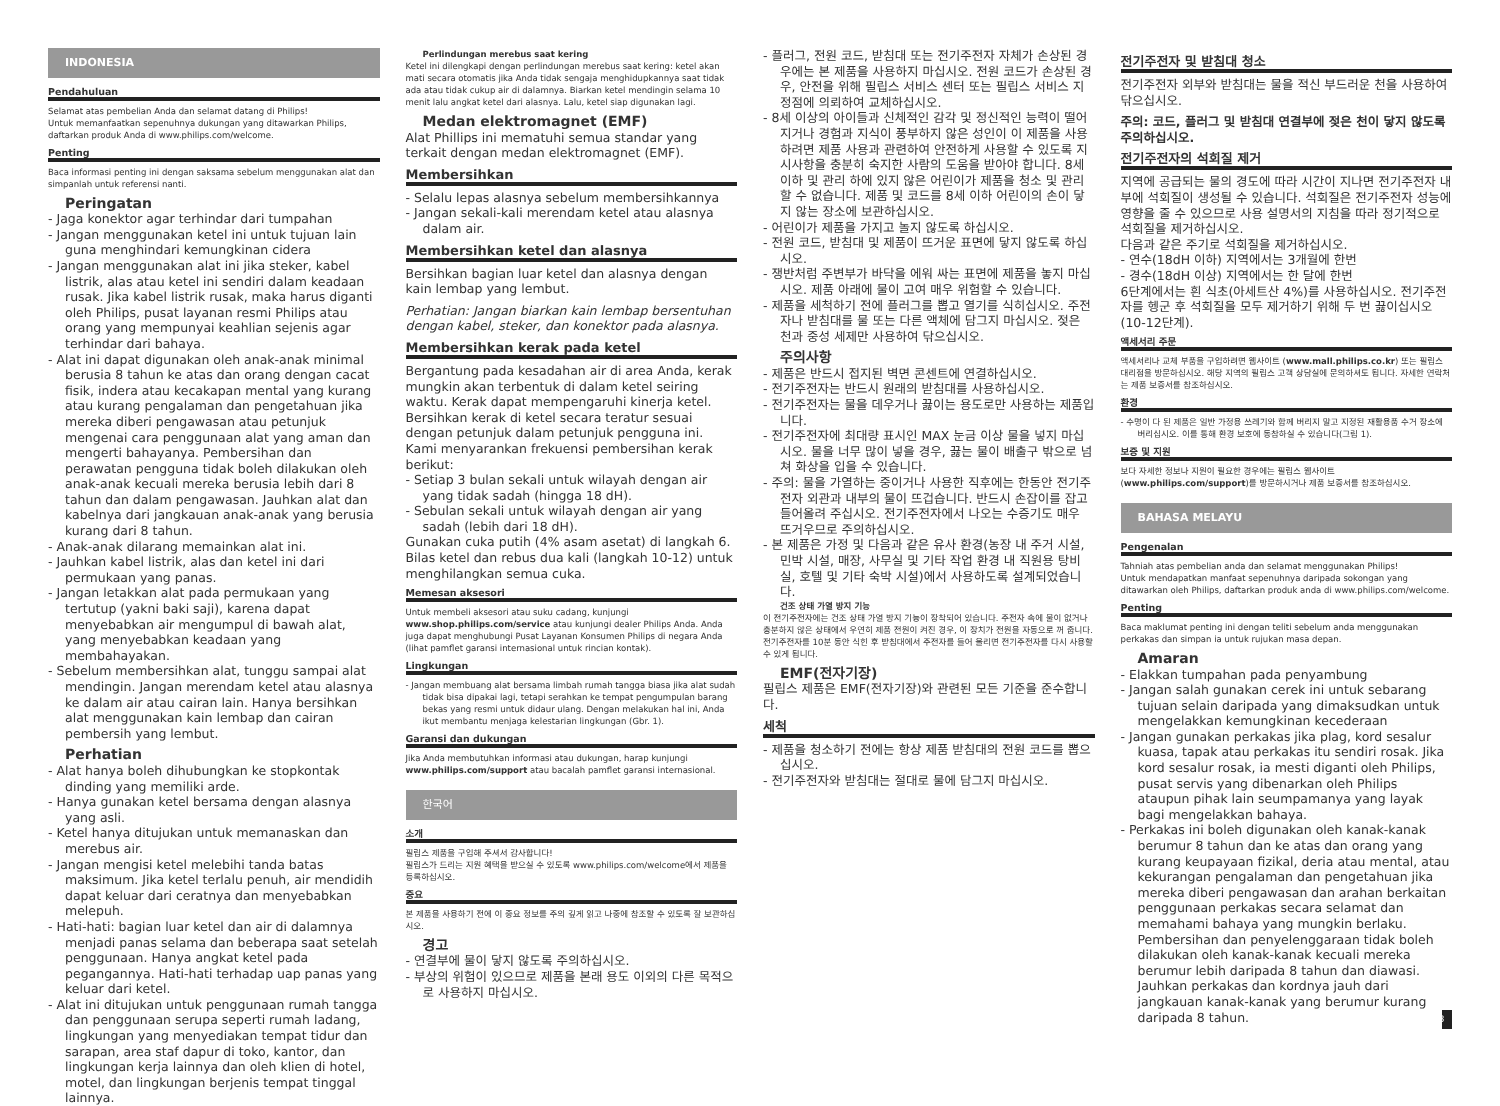INDONESIA
Pendahuluan
Selamat atas pembelian Anda dan selamat datang di Philips!
Untuk memanfaatkan sepenuhnya dukungan yang ditawarkan Philips, daftarkan produk Anda di www.philips.com/welcome.
Penting
Baca informasi penting ini dengan saksama sebelum menggunakan alat dan simpanlah untuk referensi nanti.
Peringatan
- Jaga konektor agar terhindar dari tumpahan
- Jangan menggunakan ketel ini untuk tujuan lain guna menghindari kemungkinan cidera
- Jangan menggunakan alat ini jika steker, kabel listrik, alas atau ketel ini sendiri dalam keadaan rusak. Jika kabel listrik rusak, maka harus diganti oleh Philips, pusat layanan resmi Philips atau orang yang mempunyai keahlian sejenis agar terhindar dari bahaya.
- Alat ini dapat digunakan oleh anak-anak minimal berusia 8 tahun ke atas dan orang dengan cacat fisik, indera atau kecakapan mental yang kurang atau kurang pengalaman dan pengetahuan jika mereka diberi pengawasan atau petunjuk mengenai cara penggunaan alat yang aman dan mengerti bahayanya. Pembersihan dan perawatan pengguna tidak boleh dilakukan oleh anak-anak kecuali mereka berusia lebih dari 8 tahun dan dalam pengawasan. Jauhkan alat dan kabelnya dari jangkauan anak-anak yang berusia kurang dari 8 tahun.
- Anak-anak dilarang memainkan alat ini.
- Jauhkan kabel listrik, alas dan ketel ini dari permukaan yang panas.
- Jangan letakkan alat pada permukaan yang tertutup (yakni baki saji), karena dapat menyebabkan air mengumpul di bawah alat, yang menyebabkan keadaan yang membahayakan.
- Sebelum membersihkan alat, tunggu sampai alat mendingin. Jangan merendam ketel atau alasnya ke dalam air atau cairan lain. Hanya bersihkan alat menggunakan kain lembap dan cairan pembersih yang lembut.
Perhatian
- Alat hanya boleh dihubungkan ke stopkontak dinding yang memiliki arde.
- Hanya gunakan ketel bersama dengan alasnya yang asli.
- Ketel hanya ditujukan untuk memanaskan dan merebus air.
- Jangan mengisi ketel melebihi tanda batas maksimum. Jika ketel terlalu penuh, air mendidih dapat keluar dari ceratnya dan menyebabkan melepuh.
- Hati-hati: bagian luar ketel dan air di dalamnya menjadi panas selama dan beberapa saat setelah penggunaan. Hanya angkat ketel pada pegangannya. Hati-hati terhadap uap panas yang keluar dari ketel.
- Alat ini ditujukan untuk penggunaan rumah tangga dan penggunaan serupa seperti rumah ladang, lingkungan yang menyediakan tempat tidur dan sarapan, area staf dapur di toko, kantor, dan lingkungan kerja lainnya dan oleh klien di hotel, motel, dan lingkungan berjenis tempat tinggal lainnya.
Perlindungan merebus saat kering
Ketel ini dilengkapi dengan perlindungan merebus saat kering: ketel akan mati secara otomatis jika Anda tidak sengaja menghidupkannya saat tidak ada atau tidak cukup air di dalamnya. Biarkan ketel mendingin selama 10 menit lalu angkat ketel dari alasnya. Lalu, ketel siap digunakan lagi.
Medan elektromagnet (EMF)
Alat Phillips ini mematuhi semua standar yang terkait dengan medan elektromagnet (EMF).
Membersihkan
- Selalu lepas alasnya sebelum membersihkannya
- Jangan sekali-kali merendam ketel atau alasnya dalam air.
Membersihkan ketel dan alasnya
Bersihkan bagian luar ketel dan alasnya dengan kain lembap yang lembut.
Perhatian: Jangan biarkan kain lembap bersentuhan dengan kabel, steker, dan konektor pada alasnya.
Membersihkan kerak pada ketel
Bergantung pada kesadahan air di area Anda, kerak mungkin akan terbentuk di dalam ketel seiring waktu. Kerak dapat mempengaruhi kinerja ketel. Bersihkan kerak di ketel secara teratur sesuai dengan petunjuk dalam petunjuk pengguna ini.
Kami menyarankan frekuensi pembersihan kerak berikut:
- Setiap 3 bulan sekali untuk wilayah dengan air yang tidak sadah (hingga 18 dH).
- Sebulan sekali untuk wilayah dengan air yang sadah (lebih dari 18 dH).
Gunakan cuka putih (4% asam asetat) di langkah 6. Bilas ketel dan rebus dua kali (langkah 10-12) untuk menghilangkan semua cuka.
Memesan aksesori
Untuk membeli aksesori atau suku cadang, kunjungi www.shop.philips.com/service atau kunjungi dealer Philips Anda. Anda juga dapat menghubungi Pusat Layanan Konsumen Philips di negara Anda (lihat pamflet garansi internasional untuk rincian kontak).
Lingkungan
- Jangan membuang alat bersama limbah rumah tangga biasa jika alat sudah tidak bisa dipakai lagi, tetapi serahkan ke tempat pengumpulan barang bekas yang resmi untuk didaur ulang. Dengan melakukan hal ini, Anda ikut membantu menjaga kelestarian lingkungan (Gbr. 1).
Garansi dan dukungan
Jika Anda membutuhkan informasi atau dukungan, harap kunjungi www.philips.com/support atau bacalah pamflet garansi internasional.
한국어
소개
필립스 제품을 구입해 주셔서 감사합니다!
필립스가 드리는 지원 혜택을 받으실 수 있도록 www.philips.com/welcome에서 제품을 등록하십시오.
중요
본 제품을 사용하기 전에 이 중요 정보를 주의 깊게 읽고 나중에 참조할 수 있도록 잘 보관하십시오.
경고
- 연결부에 물이 닿지 않도록 주의하십시오.
- 부상의 위험이 있으므로 제품을 본래 용도 이외의 다른 목적으로 사용하지 마십시오.
- 플러그, 전원 코드, 받침대 또는 전기주전자 자체가 손상된 경우에는 본 제품을 사용하지 마십시오. 전원 코드가 손상된 경우, 안전을 위해 필립스 서비스 센터 또는 필립스 서비스 지정점에 의뢰하여 교체하십시오.
- 8세 이상의 아이들과 신체적인 감각 및 정신적인 능력이 떨어지거나 경험과 지식이 풍부하지 않은 성인이 이 제품을 사용하려면 제품 사용과 관련하여 안전하게 사용할 수 있도록 지시사항을 충분히 숙지한 사람의 도움을 받아야 합니다. 8세 이하 및 관리 하에 있지 않은 어린이가 제품을 청소 및 관리할 수 없습니다. 제품 및 코드를 8세 이하 어린이의 손이 닿지 않는 장소에 보관하십시오.
- 어린이가 제품을 가지고 놀지 않도록 하십시오.
- 전원 코드, 받침대 및 제품이 뜨거운 표면에 닿지 않도록 하십시오.
- 쟁반처럼 주변부가 바닥을 에워 싸는 표면에 제품을 놓지 마십시오. 제품 아래에 물이 고여 매우 위험할 수 있습니다.
- 제품을 세척하기 전에 플러그를 뽑고 열기를 식히십시오. 주전자나 받침대를 물 또는 다른 액체에 담그지 마십시오. 젖은 천과 중성 세제만 사용하여 닦으십시오.
주의사항
- 제품은 반드시 접지된 벽면 콘센트에 연결하십시오.
- 전기주전자는 반드시 원래의 받침대를 사용하십시오.
- 전기주전자는 물을 데우거나 끓이는 용도로만 사용하는 제품입니다.
- 전기주전자에 최대량 표시인 MAX 눈금 이상 물을 넣지 마십시오. 물을 너무 많이 넣을 경우, 끓는 물이 배출구 밖으로 넘쳐 화상을 입을 수 있습니다.
- 주의: 물을 가열하는 중이거나 사용한 직후에는 한동안 전기주전자 외관과 내부의 물이 뜨겁습니다. 반드시 손잡이를 잡고 들어올려 주십시오. 전기주전자에서 나오는 수증기도 매우 뜨거우므로 주의하십시오.
- 본 제품은 가정 및 다음과 같은 유사 환경(농장 내 주거 시설, 민박 시설, 매장, 사무실 및 기타 작업 환경 내 직원용 탕비실, 호텔 및 기타 숙박 시설)에서 사용하도록 설계되었습니다.
건조 상태 가열 방지 기능
이 전기주전자에는 건조 상태 가열 방지 기능이 장착되어 있습니다. 주전자 속에 물이 없거나 충분하지 않은 상태에서 우연히 제품 전원이 켜진 경우, 이 장치가 전원을 자동으로 꺼 줍니다. 전기주전자를 10분 동안 식힌 후 받침대에서 주전자를 들어 올리면 전기주전자를 다시 사용할 수 있게 됩니다.
EMF(전자기장)
필립스 제품은 EMF(전자기장)와 관련된 모든 기준을 준수합니다.
세척
- 제품을 청소하기 전에는 항상 제품 받침대의 전원 코드를 뽑으십시오.
- 전기주전자와 받침대는 절대로 물에 담그지 마십시오.
전기주전자 및 받침대 청소
전기주전자 외부와 받침대는 물을 적신 부드러운 천을 사용하여 닦으십시오.
주의: 코드, 플러그 및 받침대 연결부에 젖은 천이 닿지 않도록 주의하십시오.
전기주전자의 석회질 제거
지역에 공급되는 물의 경도에 따라 시간이 지나면 전기주전자 내부에 석회질이 생성될 수 있습니다. 석회질은 전기주전자 성능에 영향을 줄 수 있으므로 사용 설명서의 지침을 따라 정기적으로 석회질을 제거하십시오.
다음과 같은 주기로 석회질을 제거하십시오.
- 연수(18dH 이하) 지역에서는 3개월에 한번
- 경수(18dH 이상) 지역에서는 한 달에 한번
6단계에서는 흰 식초(아세트산 4%)를 사용하십시오. 전기주전자를 헹군 후 석회질을 모두 제거하기 위해 두 번 끓이십시오(10-12단계).
액세서리 주문
액세서리나 교체 부품을 구입하려면 웹사이트 (www.mall.philips.co.kr) 또는 필립스 대리점을 방문하십시오. 해당 지역의 필립스 고객 상담실에 문의하셔도 됩니다. 자세한 연락처는 제품 보증서를 참조하십시오.
환경
- 수명이 다 된 제품은 일반 가정용 쓰레기와 함께 버리지 말고 지정된 재활용품 수거 장소에 버리십시오. 이를 통해 환경 보호에 동참하실 수 있습니다(그림 1).
보증 및 지원
보다 자세한 정보나 지원이 필요한 경우에는 필립스 웹사이트 (www.philips.com/support)를 방문하시거나 제품 보증서를 참조하십시오.
BAHASA MELAYU
Pengenalan
Tahniah atas pembelian anda dan selamat menggunakan Philips!
Untuk mendapatkan manfaat sepenuhnya daripada sokongan yang ditawarkan oleh Philips, daftarkan produk anda di www.philips.com/welcome.
Penting
Baca maklumat penting ini dengan teliti sebelum anda menggunakan perkakas dan simpan ia untuk rujukan masa depan.
Amaran
- Elakkan tumpahan pada penyambung
- Jangan salah gunakan cerek ini untuk sebarang tujuan selain daripada yang dimaksudkan untuk mengelakkan kemungkinan kecederaan
- Jangan gunakan perkakas jika plag, kord sesalur kuasa, tapak atau perkakas itu sendiri rosak. Jika kord sesalur rosak, ia mesti diganti oleh Philips, pusat servis yang dibenarkan oleh Philips ataupun pihak lain seumpamanya yang layak bagi mengelakkan bahaya.
- Perkakas ini boleh digunakan oleh kanak-kanak berumur 8 tahun dan ke atas dan orang yang kurang keupayaan fizikal, deria atau mental, atau kekurangan pengalaman dan pengetahuan jika mereka diberi pengawasan dan arahan berkaitan penggunaan perkakas secara selamat dan memahami bahaya yang mungkin berlaku. Pembersihan dan penyelenggaraan tidak boleh dilakukan oleh kanak-kanak kecuali mereka berumur lebih daripada 8 tahun dan diawasi. Jauhkan perkakas dan kordnya jauh dari jangkauan kanak-kanak yang berumur kurang daripada 8 tahun. 2/3